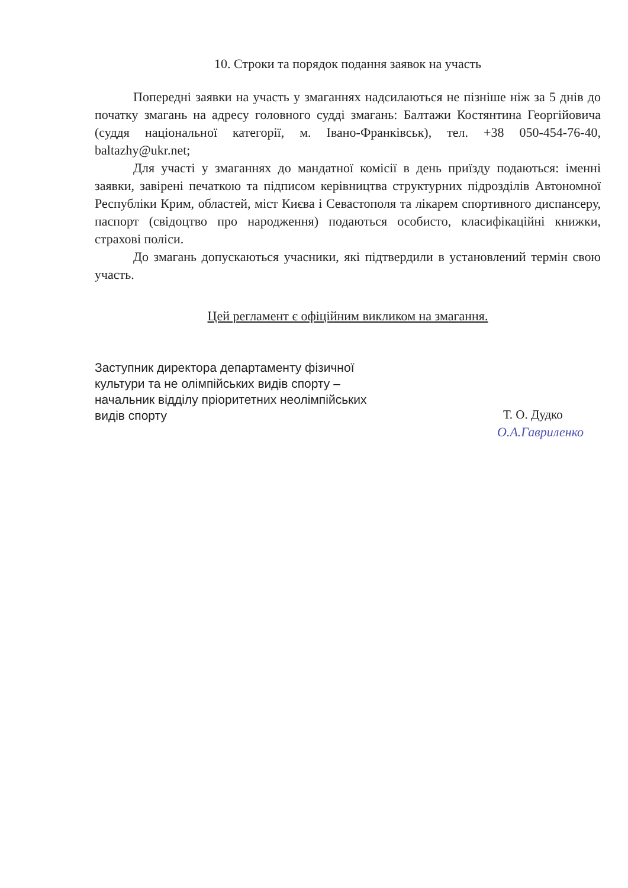10. Строки та порядок подання заявок на участь
Попередні заявки на участь у змаганнях надсилаються не пізніше ніж за 5 днів до початку змагань на адресу головного судді змагань: Балтажи Костянтина Георгійовича (суддя національної категорії, м. Івано-Франківськ), тел. +38 050-454-76-40, baltazhy@ukr.net;
Для участі у змаганнях до мандатної комісії в день приїзду подаються: іменні заявки, завірені печаткою та підписом керівництва структурних підрозділів Автономної Республіки Крим, областей, міст Києва і Севастополя та лікарем спортивного диспансеру, паспорт (свідоцтво про народження) подаються особисто, класифікаційні книжки, страхові поліси.
До змагань допускаються учасники, які підтвердили в установлений термін свою участь.
Цей регламент є офіційним викликом на змагання.
Заступник директора департаменту фізичної культури та не олімпійських видів спорту – начальник відділу пріоритетних неолімпійських видів спорту
Т. О. Дудко
О.А.Гавриленко